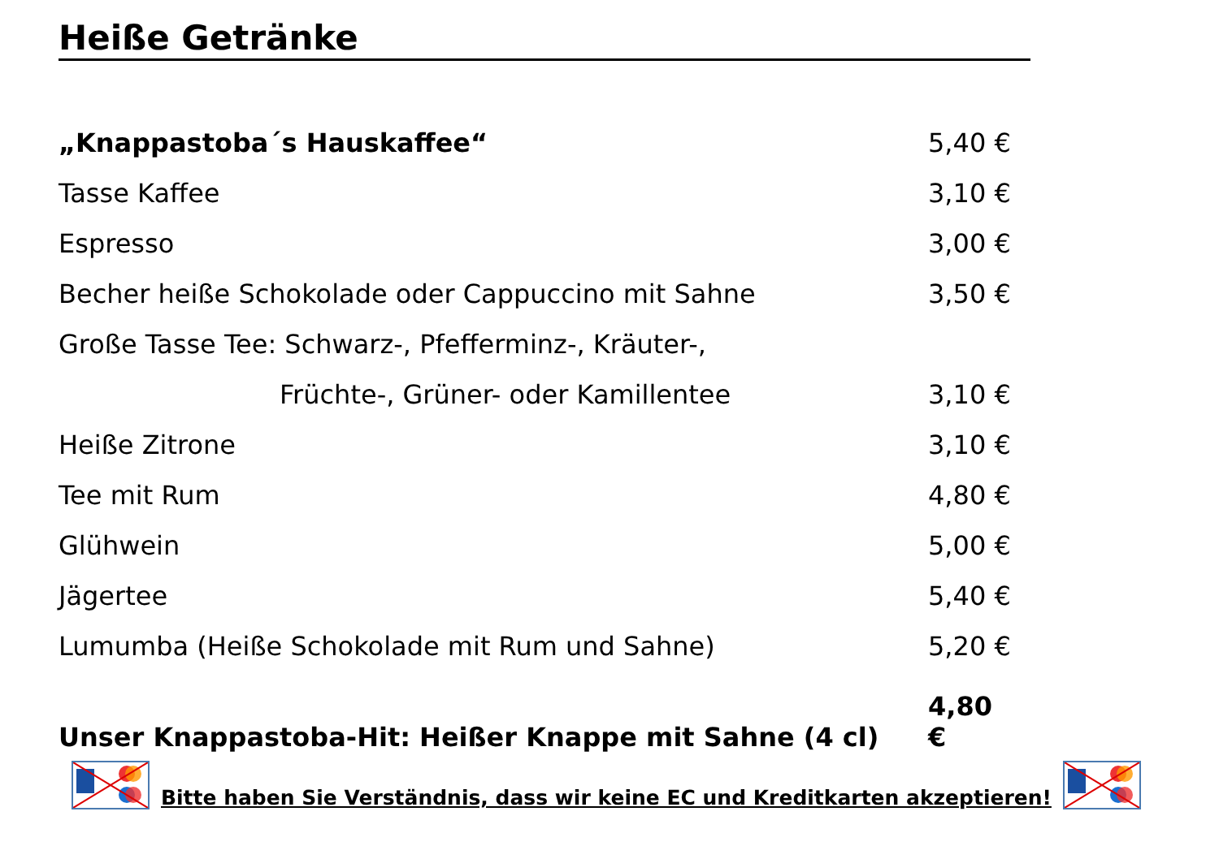Heiße Getränke
| „Knappastoba´s Hauskaffee“ | 5,40 € |
| Tasse Kaffee | 3,10 € |
| Espresso | 3,00 € |
| Becher heiße Schokolade oder Cappuccino mit Sahne | 3,50 € |
| Große Tasse Tee: Schwarz-, Pfefferminz-, Kräuter-, | |
| Früchte-, Grüner- oder Kamillentee | 3,10 € |
| Heiße Zitrone | 3,10 € |
| Tee mit Rum | 4,80 € |
| Glühwein | 5,00 € |
| Jägertee | 5,40 € |
| Lumumba (Heiße Schokolade mit Rum und Sahne) | 5,20 € |
| Unser Knappastoba-Hit: Heißer Knappe mit Sahne (4 cl) | 4,80 € |
Bitte haben Sie Verständnis, dass wir keine EC und Kreditkarten akzeptieren!